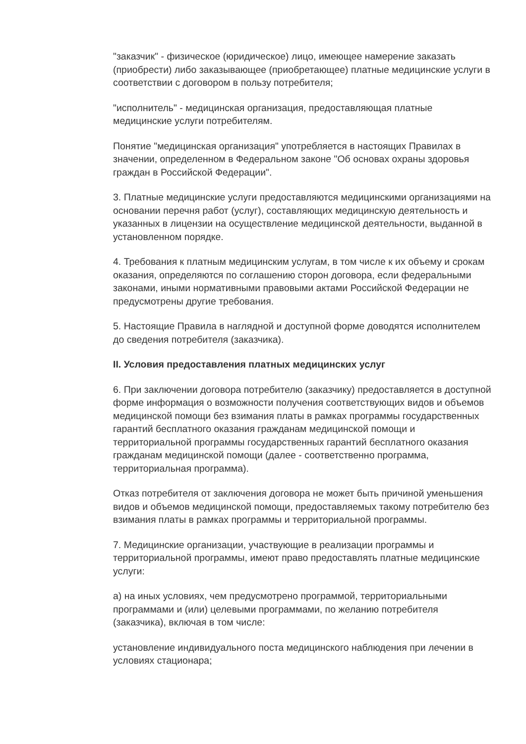"заказчик" - физическое (юридическое) лицо, имеющее намерение заказать (приобрести) либо заказывающее (приобретающее) платные медицинские услуги в соответствии с договором в пользу потребителя;
"исполнитель" - медицинская организация, предоставляющая платные медицинские услуги потребителям.
Понятие "медицинская организация" употребляется в настоящих Правилах в значении, определенном в Федеральном законе "Об основах охраны здоровья граждан в Российской Федерации".
3. Платные медицинские услуги предоставляются медицинскими организациями на основании перечня работ (услуг), составляющих медицинскую деятельность и указанных в лицензии на осуществление медицинской деятельности, выданной в установленном порядке.
4. Требования к платным медицинским услугам, в том числе к их объему и срокам оказания, определяются по соглашению сторон договора, если федеральными законами, иными нормативными правовыми актами Российской Федерации не предусмотрены другие требования.
5. Настоящие Правила в наглядной и доступной форме доводятся исполнителем до сведения потребителя (заказчика).
II. Условия предоставления платных медицинских услуг
6. При заключении договора потребителю (заказчику) предоставляется в доступной форме информация о возможности получения соответствующих видов и объемов медицинской помощи без взимания платы в рамках программы государственных гарантий бесплатного оказания гражданам медицинской помощи и территориальной программы государственных гарантий бесплатного оказания гражданам медицинской помощи (далее - соответственно программа, территориальная программа).
Отказ потребителя от заключения договора не может быть причиной уменьшения видов и объемов медицинской помощи, предоставляемых такому потребителю без взимания платы в рамках программы и территориальной программы.
7. Медицинские организации, участвующие в реализации программы и территориальной программы, имеют право предоставлять платные медицинские услуги:
а) на иных условиях, чем предусмотрено программой, территориальными программами и (или) целевыми программами, по желанию потребителя (заказчика), включая в том числе:
установление индивидуального поста медицинского наблюдения при лечении в условиях стационара;